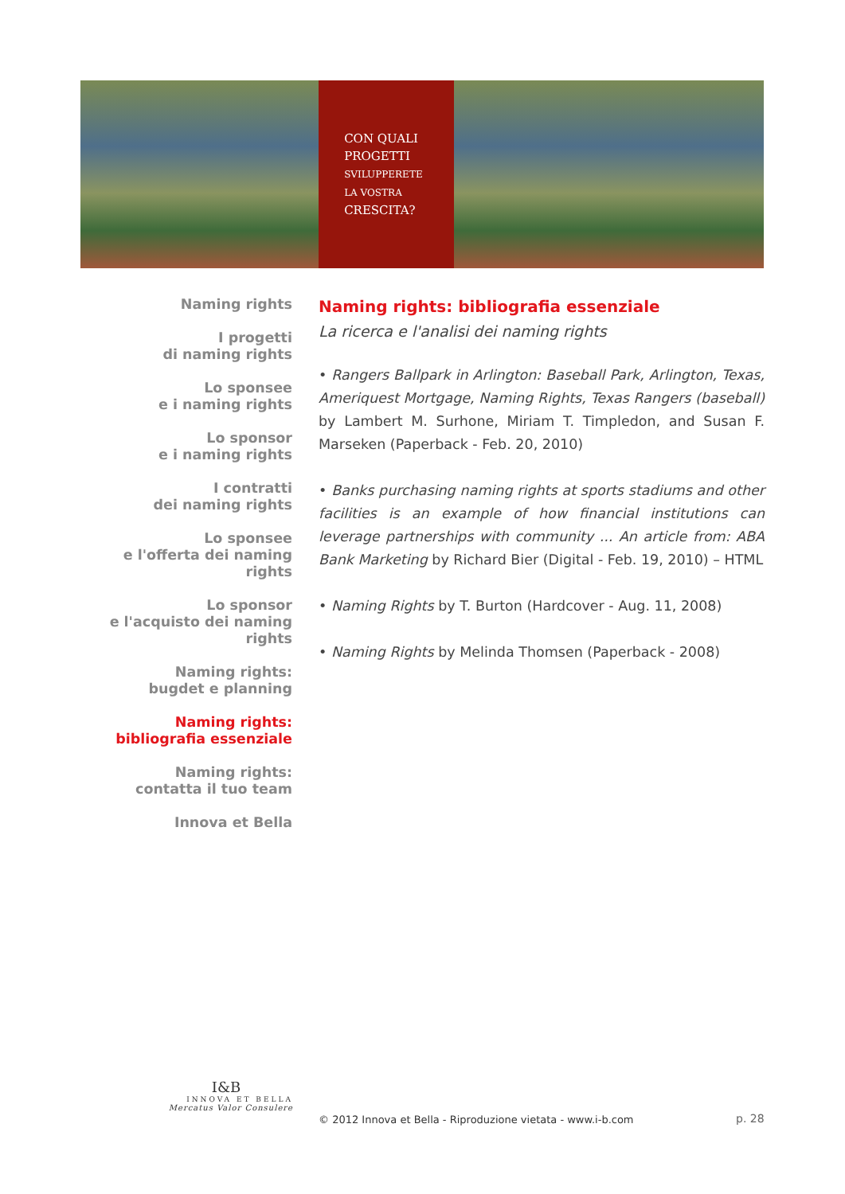CON QUALI
PROGETTI
SVILUPPERETE
LA VOSTRA
CRESCITA?
Naming rights
I progetti
di naming rights
Lo sponsee
e i naming rights
Lo sponsor
e i naming rights
I contratti
dei naming rights
Lo sponsee
e l'offerta dei naming rights
Lo sponsor
e l'acquisto dei naming rights
Naming rights:
bugdet e planning
Naming rights:
bibliografia essenziale
Naming rights:
contatta il tuo team
Innova et Bella
Naming rights: bibliografia essenziale
La ricerca e l'analisi dei naming rights
• Rangers Ballpark in Arlington: Baseball Park, Arlington, Texas, Ameriquest Mortgage, Naming Rights, Texas Rangers (baseball) by Lambert M. Surhone, Miriam T. Timpledon, and Susan F. Marseken (Paperback - Feb. 20, 2010)
• Banks purchasing naming rights at sports stadiums and other facilities is an example of how financial institutions can leverage partnerships with community ... An article from: ABA Bank Marketing by Richard Bier (Digital - Feb. 19, 2010) – HTML
• Naming Rights by T. Burton (Hardcover - Aug. 11, 2008)
• Naming Rights by Melinda Thomsen (Paperback - 2008)
I&B
INNOVA ET BELLA
Mercatus Valor Consulere
© 2012 Innova et Bella - Riproduzione vietata - www.i-b.com
p. 28